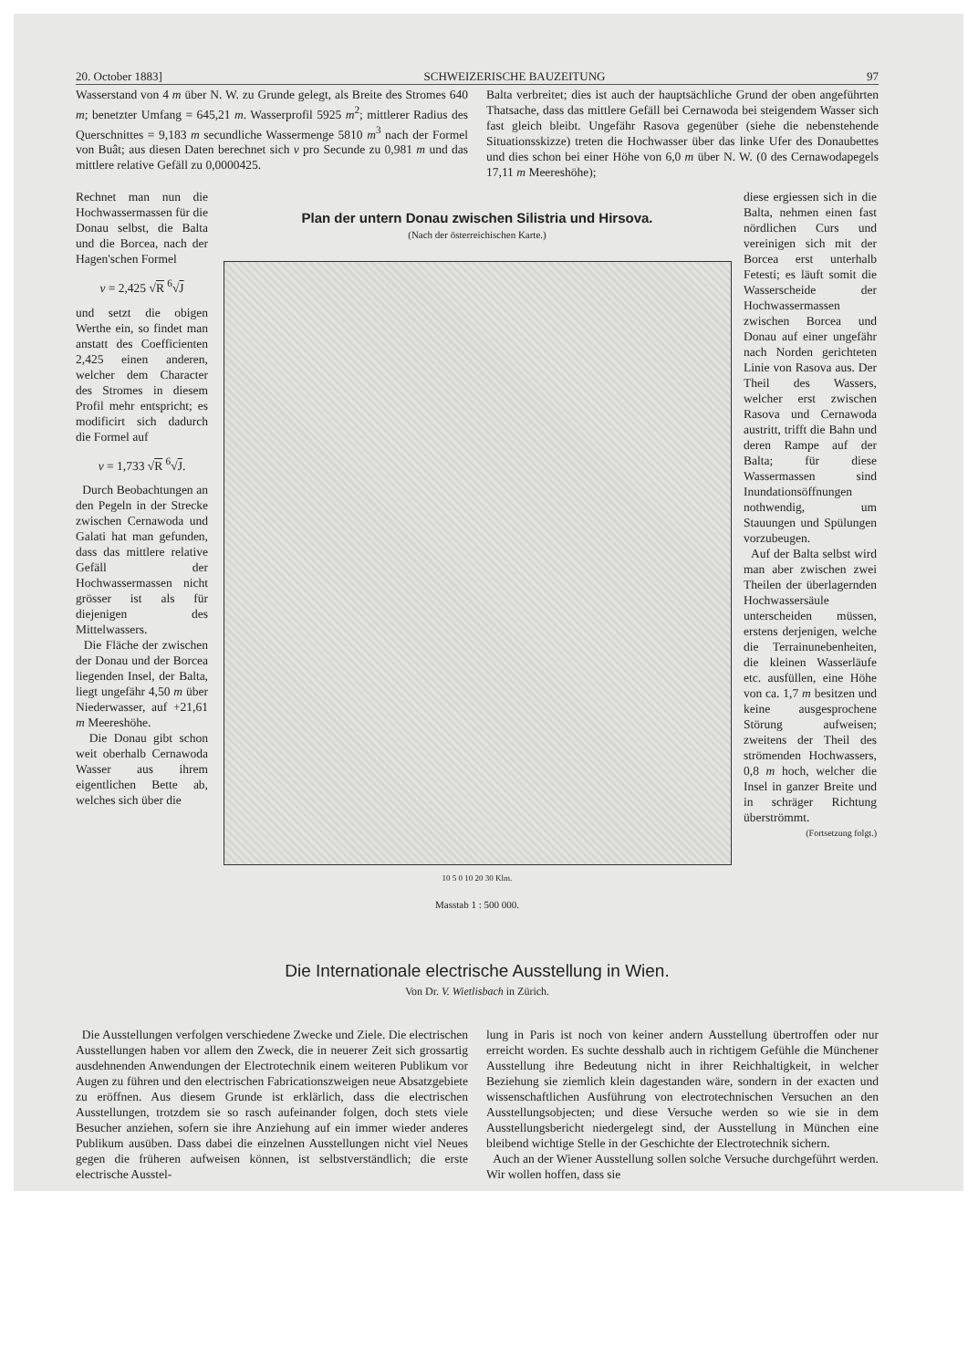20. October 1883] SCHWEIZERISCHE BAUZEITUNG 97
Wasserstand von 4 m über N. W. zu Grunde gelegt, als Breite des Stromes 640 m; benetzter Umfang = 645,21 m. Wasserprofil 5925 m<sup>2</sup>; mittlerer Radius des Querschnittes = 9,183 m secundliche Wassermenge 5810 m<sup>3</sup> nach der Formel von Buât; aus diesen Daten berechnet sich v pro Secunde zu 0,981 m und das mittlere relative Gefäll zu 0,0000425.
Balta verbreitet; dies ist auch der hauptsächliche Grund der oben angeführten Thatsache, dass das mittlere Gefäll bei Cernawoda bei steigendem Wasser sich fast gleich bleibt. Ungefähr Rasova gegenüber (siehe die nebenstehende Situationsskizze) treten die Hochwasser über das linke Ufer des Donaubettes und dies schon bei einer Höhe von 6,0 m über N. W. (0 des Cernawodapegels 17,11 m Meereshöhe);
Rechnet man nun die Hochwassermassen für die Donau selbst, die Balta und die Borcea, nach der Hagen'schen Formel
v = 2,425 √R <sup>6</sup>√J
und setzt die obigen Werthe ein, so findet man anstatt des Coefficienten 2,425 einen anderen, welcher dem Character des Stromes in diesem Profil mehr entspricht; es modificirt sich dadurch die Formel auf
v = 1,733 √R <sup>6</sup>√J.
Durch Beobachtungen an den Pegeln in der Strecke zwischen Cernawoda und Galati hat man gefunden, dass das mittlere relative Gefäll der Hochwassermassen nicht grösser ist als für diejenigen des Mittelwassers.
Die Fläche der zwischen der Donau und der Borcea liegenden Insel, der Balta, liegt ungefähr 4,50 m über Niederwasser, auf +21,61 m Meereshöhe.
Die Donau gibt schon weit oberhalb Cernawoda Wasser aus ihrem eigentlichen Bette ab, welches sich über die
Plan der untern Donau zwischen Silistria und Hirsova.
(Nach der österreichischen Karte.)
10 5 0 10 20 30 Klm.
Masstab 1 : 500 000.
diese ergiessen sich in die Balta, nehmen einen fast nördlichen Curs und vereinigen sich mit der Borcea erst unterhalb Fetesti; es läuft somit die Wasserscheide der Hochwassermassen zwischen Borcea und Donau auf einer ungefähr nach Norden gerichteten Linie von Rasova aus. Der Theil des Wassers, welcher erst zwischen Rasova und Cernawoda austritt, trifft die Bahn und deren Rampe auf der Balta; für diese Wassermassen sind Inundationsöffnungen nothwendig, um Stauungen und Spülungen vorzubeugen.
Auf der Balta selbst wird man aber zwischen zwei Theilen der überlagernden Hochwassersäule unterscheiden müssen, erstens derjenigen, welche die Terrainunebenheiten, die kleinen Wasserläufe etc. ausfüllen, eine Höhe von ca. 1,7 m besitzen und keine ausgesprochene Störung aufweisen; zweitens der Theil des strömenden Hochwassers, 0,8 m hoch, welcher die Insel in ganzer Breite und in schräger Richtung überströmmt.
(Fortsetzung folgt.)
Die Internationale electrische Ausstellung in Wien.
Von Dr. V. Wietlisbach in Zürich.
Die Ausstellungen verfolgen verschiedene Zwecke und Ziele. Die electrischen Ausstellungen haben vor allem den Zweck, die in neuerer Zeit sich grossartig ausdehnenden Anwendungen der Electrotechnik einem weiteren Publikum vor Augen zu führen und den electrischen Fabricationszweigen neue Absatzgebiete zu eröffnen. Aus diesem Grunde ist erklärlich, dass die electrischen Ausstellungen, trotzdem sie so rasch aufeinander folgen, doch stets viele Besucher anziehen, sofern sie ihre Anziehung auf ein immer wieder anderes Publikum ausüben. Dass dabei die einzelnen Ausstellungen nicht viel Neues gegen die früheren aufweisen können, ist selbstverständlich; die erste electrische Ausstel-
lung in Paris ist noch von keiner andern Ausstellung übertroffen oder nur erreicht worden. Es suchte desshalb auch in richtigem Gefühle die Münchener Ausstellung ihre Bedeutung nicht in ihrer Reichhaltigkeit, in welcher Beziehung sie ziemlich klein dagestanden wäre, sondern in der exacten und wissenschaftlichen Ausführung von electrotechnischen Versuchen an den Ausstellungsobjecten; und diese Versuche werden so wie sie in dem Ausstellungsbericht niedergelegt sind, der Ausstellung in München eine bleibend wichtige Stelle in der Geschichte der Electrotechnik sichern.
Auch an der Wiener Ausstellung sollen solche Versuche durchgeführt werden. Wir wollen hoffen, dass sie